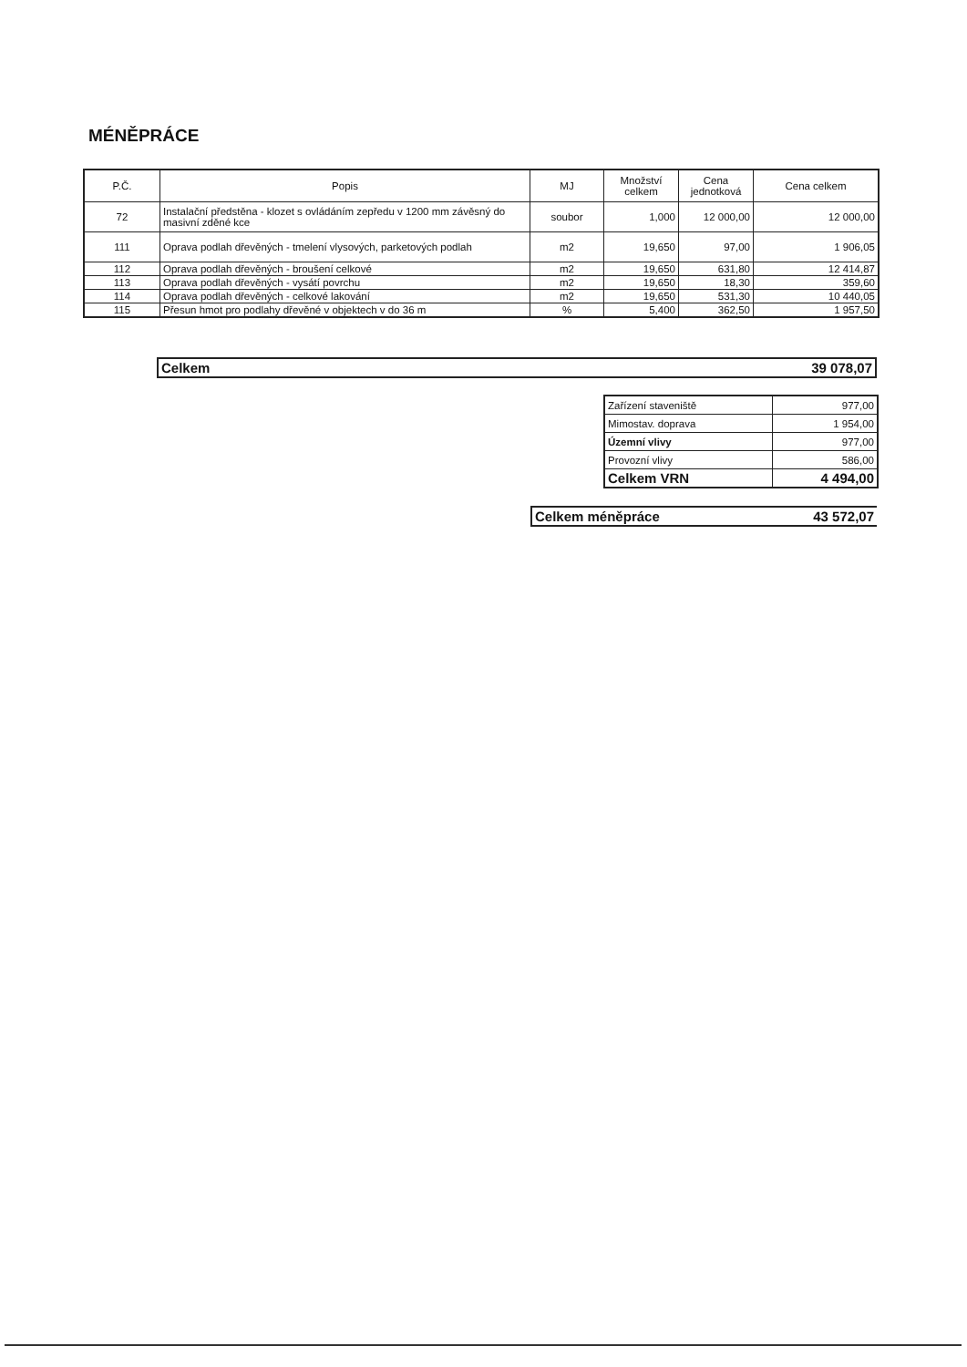MÉNĚPRÁCE
| P.Č. | Popis | MJ | Množství celkem | Cena jednotková | Cena celkem |
| --- | --- | --- | --- | --- | --- |
| 72 | Instalační předstěna - klozet s ovládáním zepředu v 1200 mm závěsný do masivní zděné kce | soubor | 1,000 | 12 000,00 | 12 000,00 |
| 111 | Oprava podlah dřevěných - tmelení vlysových, parketových podlah | m2 | 19,650 | 97,00 | 1 906,05 |
| 112 | Oprava podlah dřevěných - broušení celkové | m2 | 19,650 | 631,80 | 12 414,87 |
| 113 | Oprava podlah dřevěných - vysátí povrchu | m2 | 19,650 | 18,30 | 359,60 |
| 114 | Oprava podlah dřevěných - celkové lakování | m2 | 19,650 | 531,30 | 10 440,05 |
| 115 | Přesun hmot pro podlahy dřevěné v objektech v do 36 m | % | 5,400 | 362,50 | 1 957,50 |
Celkem 39 078,07
| Zařízení staveniště | 977,00 |
| Mimostav. doprava | 1 954,00 |
| Územní vlivy | 977,00 |
| Provozní vlivy | 586,00 |
| Celkem VRN | 4 494,00 |
Celkem méněpráce 43 572,07